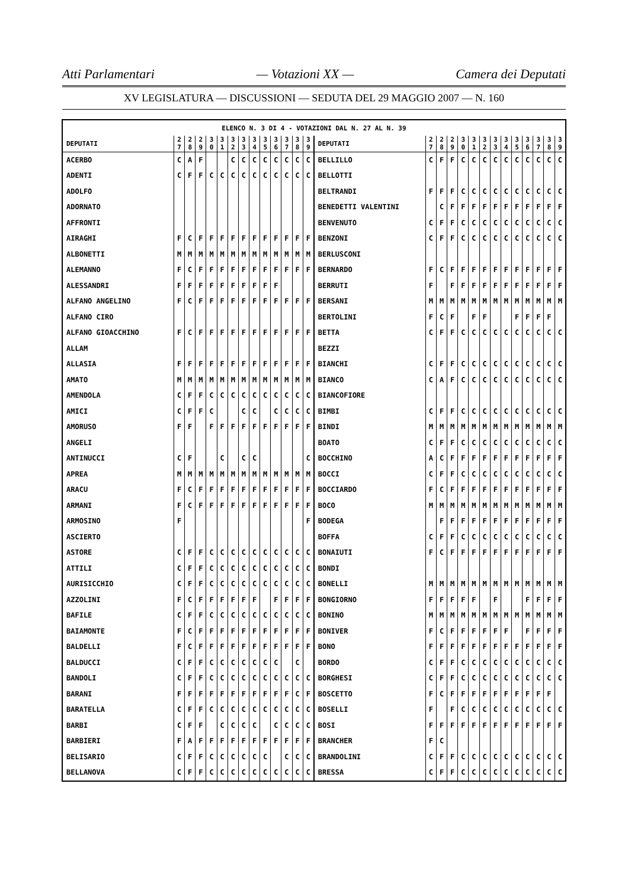Atti Parlamentari — Votazioni XX — Camera dei Deputati
XV LEGISLATURA — DISCUSSIONI — SEDUTA DEL 29 MAGGIO 2007 — N. 160
| ELENCO N. 3 DI 4 - VOTAZIONI DAL N. 27 AL N. 39 | | | | | | | | | | | | | | | | | | | | | | | | | | | |
| --- | --- | --- | --- | --- | --- | --- | --- | --- | --- | --- | --- | --- | --- | --- | --- | --- | --- | --- | --- | --- | --- | --- | --- | --- | --- | --- | --- |
| DEPUTATI | 2 7 | 2 8 | 2 9 | 3 0 | 3 1 | 3 2 | 3 3 | 3 4 | 3 5 | 3 6 | 3 7 | 3 8 | 3 9 | DEPUTATI | 2 7 | 2 8 | 2 9 | 3 0 | 3 1 | 3 2 | 3 3 | 3 4 | 3 5 | 3 6 | 3 7 | 3 8 | 3 9 |
| ACERBO | C | A | F | | | C | C | C | C | C | C | C | C | BELLILLO | C | F | F | C | C | C | C | C | C | C | C | C | C |
| ADENTI | C | F | F | C | C | C | C | C | C | C | C | C | C | BELLOTTI | | | | | | | | | | | | | |
| ADOLFO | | | | | | | | | | | | | | BELTRANDI | F | F | F | C | C | C | C | C | C | C | C | C | C |
| ADORNATO | | | | | | | | | | | | | | BENEDETTI VALENTINI | | C | F | F | F | F | F | F | F | F | F | F | F |
| AFFRONTI | | | | | | | | | | | | | | BENVENUTO | C | F | F | C | C | C | C | C | C | C | C | C | C |
| AIRAGHI | F | C | F | F | F | F | F | F | F | F | F | F | F | BENZONI | C | F | F | C | C | C | C | C | C | C | C | C | C |
| ALBONETTI | M | M | M | M | M | M | M | M | M | M | M | M | M | BERLUSCONI | | | | | | | | | | | | | |
| ALEMANNO | F | C | F | F | F | F | F | F | F | F | F | F | F | BERNARDO | F | C | F | F | F | F | F | F | F | F | F | F | F |
| ALESSANDRI | F | F | F | F | F | F | F | F | F | F | | | | BERRUTI | F | | F | F | F | F | F | F | F | F | F | F | F |
| ALFANO ANGELINO | F | C | F | F | F | F | F | F | F | F | F | F | F | BERSANI | M | M | M | M | M | M | M | M | M | M | M | M | M |
| ALFANO CIRO | | | | | | | | | | | | | | BERTOLINI | F | C | F | | F | F | | | F | F | F | F | |
| ALFANO GIOACCHINO | F | C | F | F | F | F | F | F | F | F | F | F | F | BETTA | C | F | F | C | C | C | C | C | C | C | C | C | C |
| ALLAM | | | | | | | | | | | | | | BEZZI | | | | | | | | | | | | | |
| ALLASIA | F | F | F | F | F | F | F | F | F | F | F | F | F | BIANCHI | C | F | F | C | C | C | C | C | C | C | C | C | C |
| AMATO | M | M | M | M | M | M | M | M | M | M | M | M | M | BIANCO | C | A | F | C | C | C | C | C | C | C | C | C | C |
| AMENDOLA | C | F | F | C | C | C | C | C | C | C | C | C | C | BIANCOFIORE | | | | | | | | | | | | | |
| AMICI | C | F | F | C | | | C | C | | C | C | C | C | BIMBI | C | F | F | C | C | C | C | C | C | C | C | C | C |
| AMORUSO | F | F | | F | F | F | F | F | F | F | F | F | F | BINDI | M | M | M | M | M | M | M | M | M | M | M | M | M |
| ANGELI | | | | | | | | | | | | | | BOATO | C | F | F | C | C | C | C | C | C | C | C | C | C |
| ANTINUCCI | C | F | | | C | | C | C | | | | | C | BOCCHINO | A | C | F | F | F | F | F | F | F | F | F | F | F |
| APREA | M | M | M | M | M | M | M | M | M | M | M | M | M | BOCCI | C | F | F | C | C | C | C | C | C | C | C | C | C |
| ARACU | F | C | F | F | F | F | F | F | F | F | F | F | F | BOCCIARDO | F | C | F | F | F | F | F | F | F | F | F | F | F |
| ARMANI | F | C | F | F | F | F | F | F | F | F | F | F | F | BOCO | M | M | M | M | M | M | M | M | M | M | M | M | M |
| ARMOSINO | F | | | | | | | | | | | | F | BODEGA | | F | F | F | F | F | F | F | F | F | F | F | F |
| ASCIERTO | | | | | | | | | | | | | | BOFFA | C | F | F | C | C | C | C | C | C | C | C | C | C |
| ASTORE | C | F | F | C | C | C | C | C | C | C | C | C | C | BONAIUTI | F | C | F | F | F | F | F | F | F | F | F | F | F |
| ATTILI | C | F | F | C | C | C | C | C | C | C | C | C | C | BONDI | | | | | | | | | | | | | |
| AURISICCHIO | C | F | F | C | C | C | C | C | C | C | C | C | C | BONELLI | M | M | M | M | M | M | M | M | M | M | M | M | M |
| AZZOLINI | F | C | F | F | F | F | F | F | | F | F | F | F | BONGIORNO | F | F | F | F | F | | F | | | F | F | F | F |
| BAFILE | C | F | F | C | C | C | C | C | C | C | C | C | C | BONINO | M | M | M | M | M | M | M | M | M | M | M | M | M |
| BAIAMONTE | F | C | F | F | F | F | F | F | F | F | F | F | F | BONIVER | F | C | F | F | F | F | F | F | | F | F | F | F |
| BALDELLI | F | C | F | F | F | F | F | F | F | F | F | F | F | BONO | F | F | F | F | F | F | F | F | F | F | F | F | F |
| BALDUCCI | C | F | F | C | C | C | C | C | C | C | | C | | BORDO | C | F | F | C | C | C | C | C | C | C | C | C | C |
| BANDOLI | C | F | F | C | C | C | C | C | C | C | C | C | C | BORGHESI | C | F | F | C | C | C | C | C | C | C | C | C | C |
| BARANI | F | F | F | F | F | F | F | F | F | F | F | C | F | BOSCETTO | F | C | F | F | F | F | F | F | F | F | F | F | |
| BARATELLA | C | F | F | C | C | C | C | C | C | C | C | C | C | BOSELLI | F | | F | C | C | C | C | C | C | C | C | C | C |
| BARBI | C | F | F | | C | C | C | C | | C | C | C | C | BOSI | F | F | F | F | F | F | F | F | F | F | F | F | F |
| BARBIERI | F | A | F | F | F | F | F | F | F | F | F | F | F | BRANCHER | F | C | | | | | | | | | | | |
| BELISARIO | C | F | F | C | C | C | C | C | C | | C | C | C | BRANDOLINI | C | F | F | C | C | C | C | C | C | C | C | C | C |
| BELLANOVA | C | F | F | C | C | C | C | C | C | C | C | C | C | BRESSA | C | F | F | C | C | C | C | C | C | C | C | C | C |